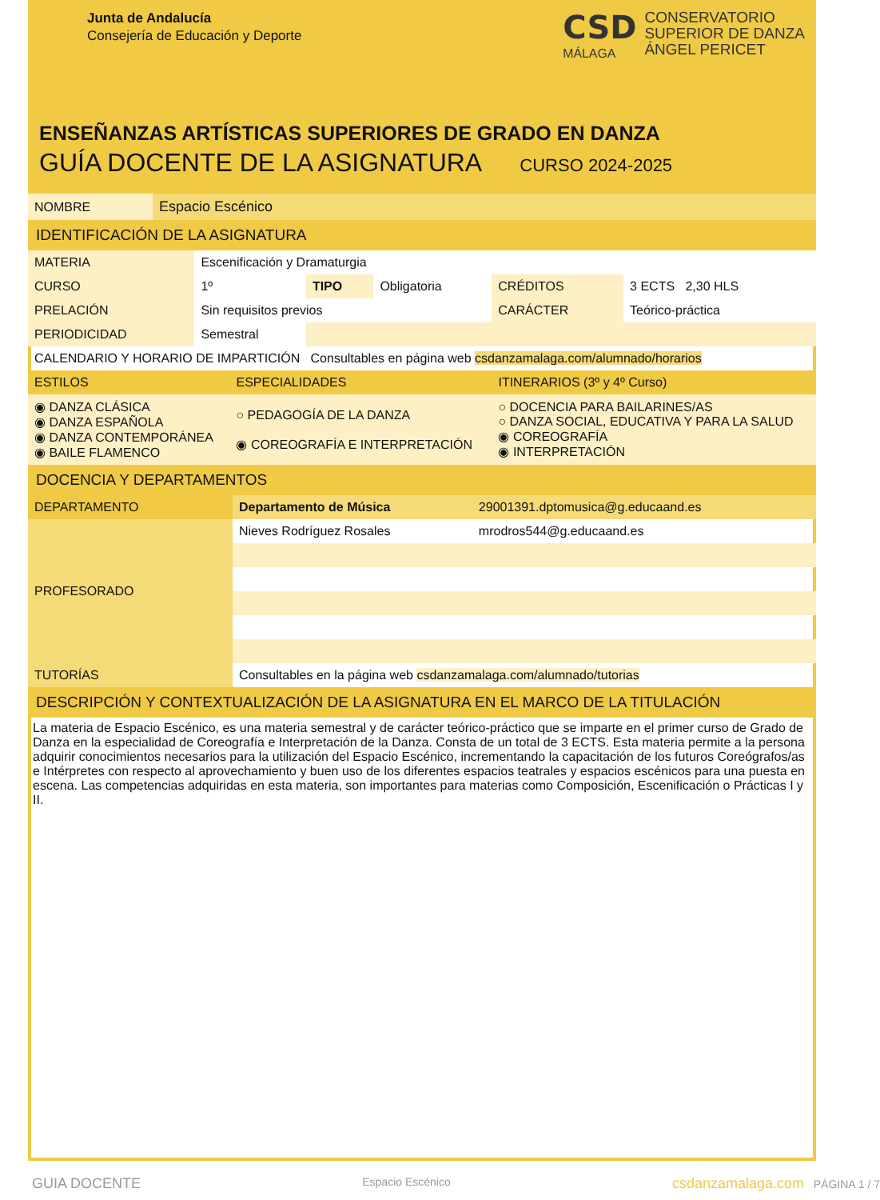Junta de Andalucía
Consejería de Educación y Deporte
CSD
MÁLAGA
CONSERVATORIO
SUPERIOR DE DANZA
ÁNGEL PERICET
ENSEÑANZAS ARTÍSTICAS SUPERIORES DE GRADO EN DANZA
GUÍA DOCENTE DE LA ASIGNATURA CURSO 2024-2025
| NOMBRE | Espacio Escénico |
IDENTIFICACIÓN DE LA ASIGNATURA
| MATERIA | Escenificación y Dramaturgia | | | | |
| CURSO | 1º | TIPO | Obligatoria | CRÉDITOS | 3 ECTS 2,30 HLS |
| PRELACIÓN | Sin requisitos previos | | | CARÁCTER | Teórico-práctica |
| PERIODICIDAD | Semestral | | | | |
| CALENDARIO Y HORARIO DE IMPARTICIÓN Consultables en página web csdanzamalaga.com/alumnado/horarios |
| ESTILOS | ESPECIALIDADES | ITINERARIOS (3º y 4º Curso) |
| ◉ DANZA CLÁSICA ◉ DANZA ESPAÑOLA ◉ DANZA CONTEMPORÁNEA ◉ BAILE FLAMENCO | ○ PEDAGOGÍA DE LA DANZA ◉ COREOGRAFÍA E INTERPRETACIÓN | ○ DOCENCIA PARA BAILARINES/AS ○ DANZA SOCIAL, EDUCATIVA Y PARA LA SALUD ◉ COREOGRAFÍA ◉ INTERPRETACIÓN |
DOCENCIA Y DEPARTAMENTOS
| DEPARTAMENTO | Departamento de Música | 29001391.dptomusica@g.educaand.es |
| PROFESORADO | Nieves Rodríguez Rosales | mrodros544@g.educaand.es |
| TUTORÍAS | Consultables en la página web csdanzamalaga.com/alumnado/tutorias | |
DESCRIPCIÓN Y CONTEXTUALIZACIÓN DE LA ASIGNATURA EN EL MARCO DE LA TITULACIÓN
La materia de Espacio Escénico, es una materia semestral y de carácter teórico-práctico que se imparte en el primer curso de Grado de Danza en la especialidad de Coreografía e Interpretación de la Danza. Consta de un total de 3 ECTS. Esta materia permite a la persona adquirir conocimientos necesarios para la utilización del Espacio Escénico, incrementando la capacitación de los futuros Coreógrafos/as e Intérpretes con respecto al aprovechamiento y buen uso de los diferentes espacios teatrales y espacios escénicos para una puesta en escena. Las competencias adquiridas en esta materia, son importantes para materias como Composición, Escenificación o Prácticas I y II.
GUIA DOCENTE Espacio Escénico csdanzamalaga.com PÁGINA 1 / 7